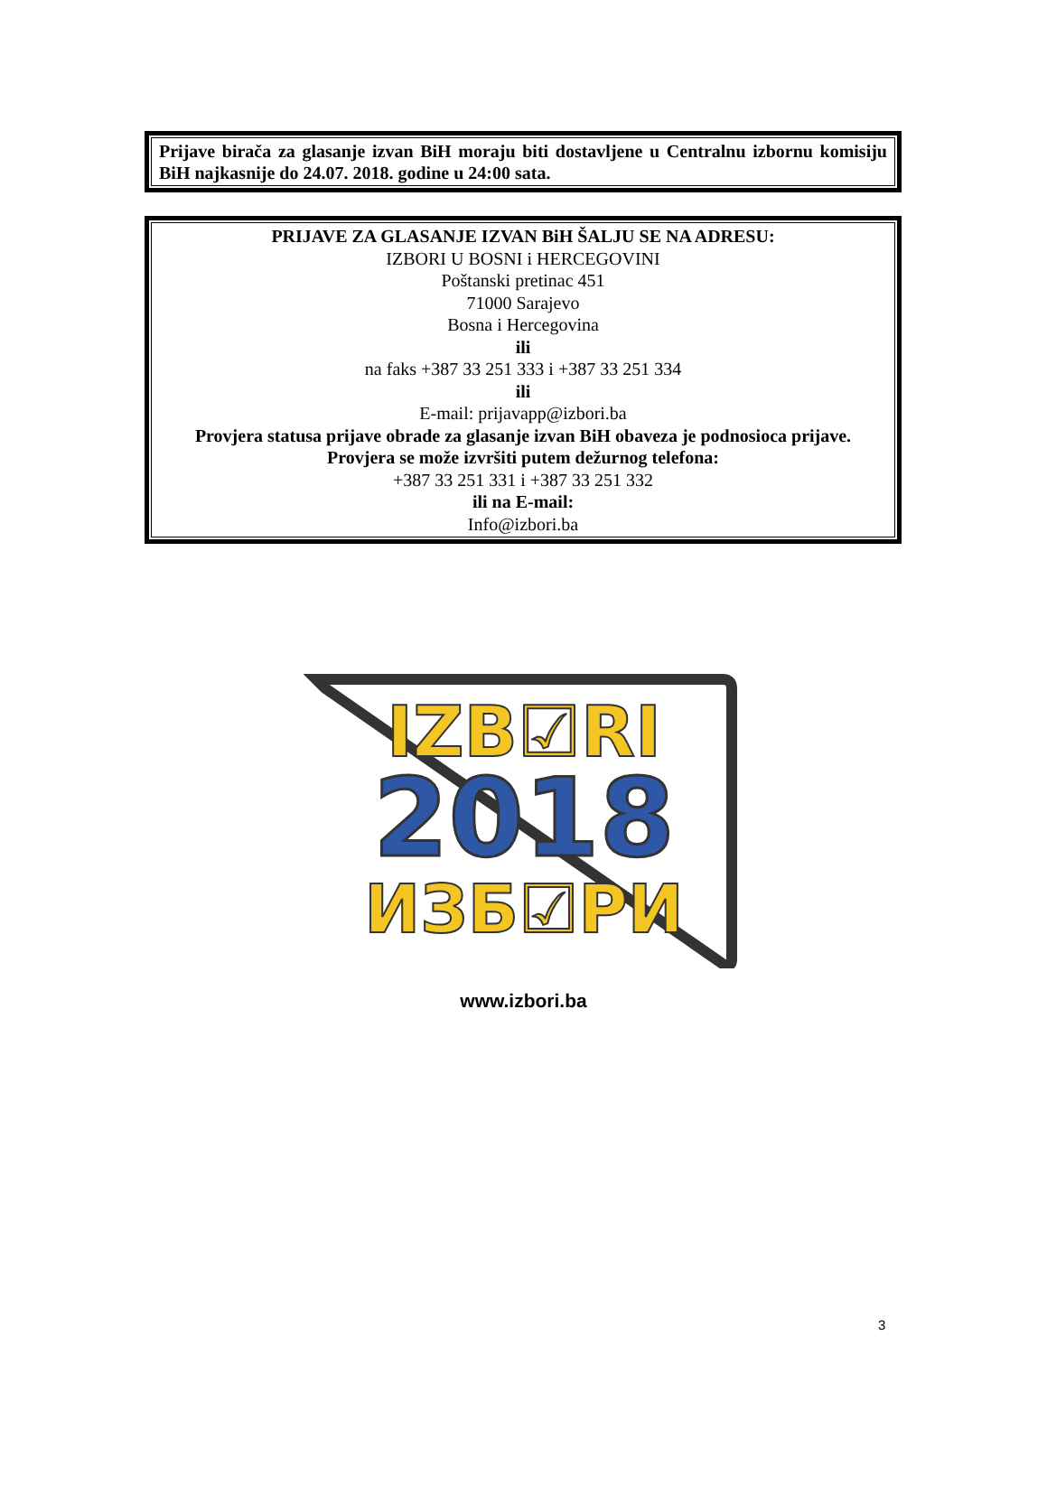Prijave birača za glasanje izvan BiH moraju biti dostavljene u Centralnu izbornu komisiju BiH najkasnije do 24.07. 2018. godine u 24:00 sata.
PRIJAVE ZA GLASANJE IZVAN BiH ŠALJU SE NA ADRESU:
IZBORI U BOSNI i HERCEGOVINI
Poštanski pretinac 451
71000 Sarajevo
Bosna i Hercegovina
ili
na faks +387 33 251 333 i +387 33 251 334
ili
E-mail: prijavapp@izbori.ba
Provjera statusa prijave obrade za glasanje izvan BiH obaveza je podnosioca prijave.
Provjera se može izvršiti putem dežurnog telefona:
+387 33 251 331 i +387 33 251 332
ili na E-mail:
Info@izbori.ba
IZB☑RI
2018
ИЗБ☑РИ
www.izbori.ba
3